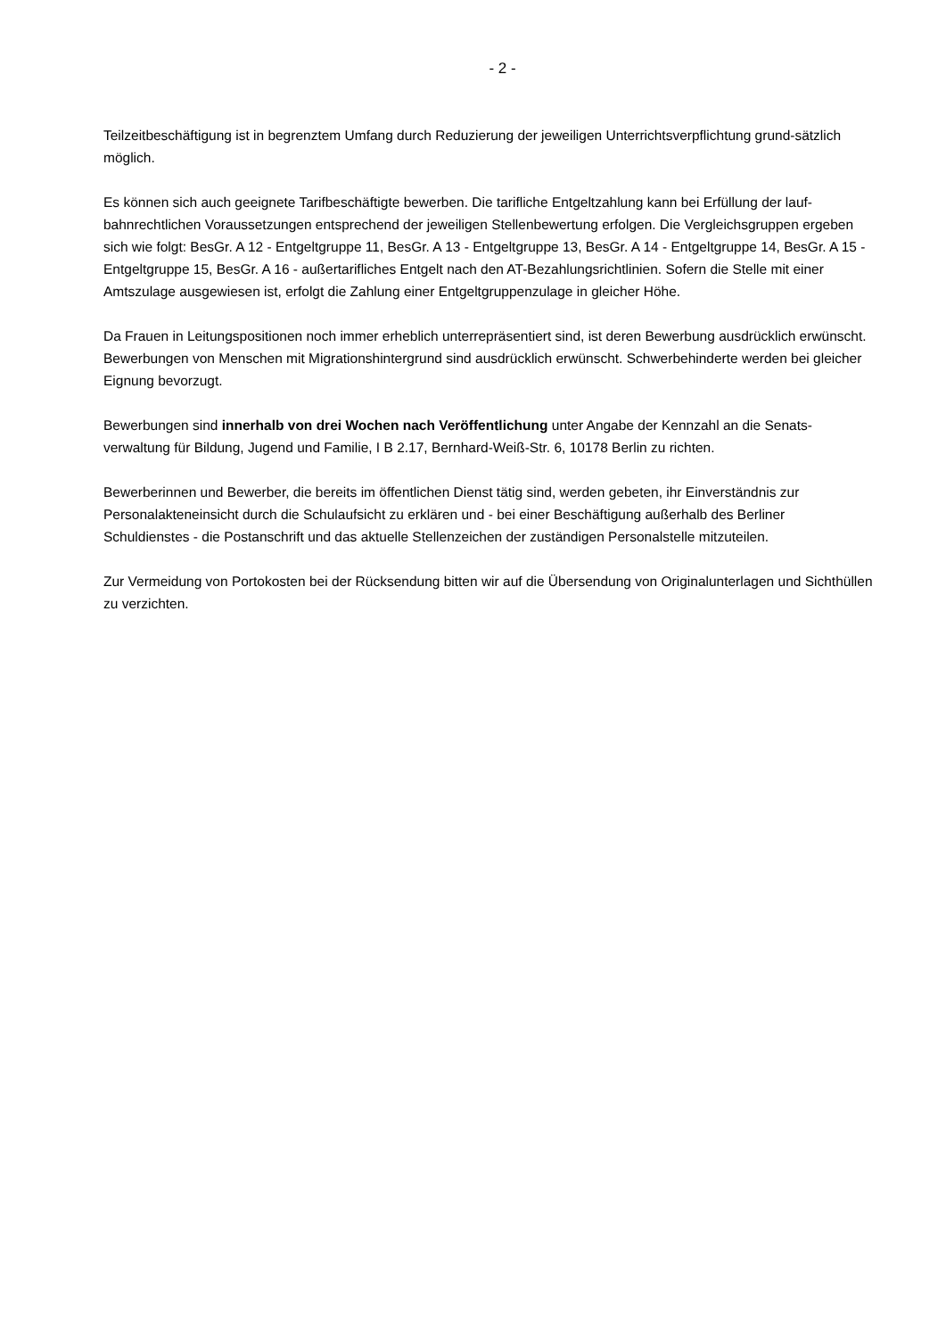- 2 -
Teilzeitbeschäftigung ist in begrenztem Umfang durch Reduzierung der jeweiligen Unterrichtsverpflichtung grund-sätzlich möglich.
Es können sich auch geeignete Tarifbeschäftigte bewerben. Die tarifliche Entgeltzahlung kann bei Erfüllung der lauf-bahnrechtlichen Voraussetzungen entsprechend der jeweiligen Stellenbewertung erfolgen. Die Vergleichsgruppen ergeben sich wie folgt: BesGr. A 12 - Entgeltgruppe 11, BesGr. A 13 - Entgeltgruppe 13, BesGr. A 14 - Entgeltgruppe 14, BesGr. A 15 - Entgeltgruppe 15, BesGr. A 16 - außertarifliches Entgelt nach den AT-Bezahlungsrichtlinien. Sofern die Stelle mit einer Amtszulage ausgewiesen ist, erfolgt die Zahlung einer Entgeltgruppenzulage in gleicher Höhe.
Da Frauen in Leitungspositionen noch immer erheblich unterrepräsentiert sind, ist deren Bewerbung ausdrücklich erwünscht. Bewerbungen von Menschen mit Migrationshintergrund sind ausdrücklich erwünscht. Schwerbehinderte werden bei gleicher Eignung bevorzugt.
Bewerbungen sind innerhalb von drei Wochen nach Veröffentlichung unter Angabe der Kennzahl an die Senats-verwaltung für Bildung, Jugend und Familie, I B 2.17, Bernhard-Weiß-Str. 6, 10178 Berlin zu richten.
Bewerberinnen und Bewerber, die bereits im öffentlichen Dienst tätig sind, werden gebeten, ihr Einverständnis zur Personalakteneinsicht durch die Schulaufsicht zu erklären und - bei einer Beschäftigung außerhalb des Berliner Schuldienstes - die Postanschrift und das aktuelle Stellenzeichen der zuständigen Personalstelle mitzuteilen.
Zur Vermeidung von Portokosten bei der Rücksendung bitten wir auf die Übersendung von Originalunterlagen und Sichthüllen zu verzichten.